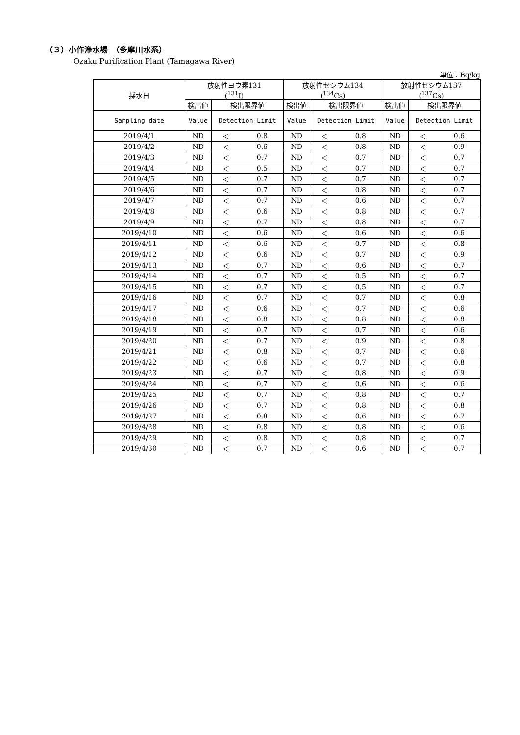（３）小作浄水場　（多摩川水系）
Ozaku Purification Plant (Tamagawa River)
単位：Bq/kg
| 採水日 | 放射性ヨウ素131 (<sup>131</sup>I) | | | 放射性セシウム134 (<sup>134</sup>Cs) | | | 放射性セシウム137 (<sup>137</sup>Cs) | | |
| --- | --- | --- | --- | --- | --- | --- | --- | --- | --- |
| | 検出値 | 検出限界値 | | 検出値 | 検出限界値 | | 検出値 | 検出限界値 | |
| Sampling date | Value | Detection Limit | | Value | Detection Limit | | Value | Detection Limit | |
| 2019/4/1 | ND | ＜ | 0.8 | ND | ＜ | 0.8 | ND | ＜ | 0.6 |
| 2019/4/2 | ND | ＜ | 0.6 | ND | ＜ | 0.8 | ND | ＜ | 0.9 |
| 2019/4/3 | ND | ＜ | 0.7 | ND | ＜ | 0.7 | ND | ＜ | 0.7 |
| 2019/4/4 | ND | ＜ | 0.5 | ND | ＜ | 0.7 | ND | ＜ | 0.7 |
| 2019/4/5 | ND | ＜ | 0.7 | ND | ＜ | 0.7 | ND | ＜ | 0.7 |
| 2019/4/6 | ND | ＜ | 0.7 | ND | ＜ | 0.8 | ND | ＜ | 0.7 |
| 2019/4/7 | ND | ＜ | 0.7 | ND | ＜ | 0.6 | ND | ＜ | 0.7 |
| 2019/4/8 | ND | ＜ | 0.6 | ND | ＜ | 0.8 | ND | ＜ | 0.7 |
| 2019/4/9 | ND | ＜ | 0.7 | ND | ＜ | 0.8 | ND | ＜ | 0.7 |
| 2019/4/10 | ND | ＜ | 0.6 | ND | ＜ | 0.6 | ND | ＜ | 0.6 |
| 2019/4/11 | ND | ＜ | 0.6 | ND | ＜ | 0.7 | ND | ＜ | 0.8 |
| 2019/4/12 | ND | ＜ | 0.6 | ND | ＜ | 0.7 | ND | ＜ | 0.9 |
| 2019/4/13 | ND | ＜ | 0.7 | ND | ＜ | 0.6 | ND | ＜ | 0.7 |
| 2019/4/14 | ND | ＜ | 0.7 | ND | ＜ | 0.5 | ND | ＜ | 0.7 |
| 2019/4/15 | ND | ＜ | 0.7 | ND | ＜ | 0.5 | ND | ＜ | 0.7 |
| 2019/4/16 | ND | ＜ | 0.7 | ND | ＜ | 0.7 | ND | ＜ | 0.8 |
| 2019/4/17 | ND | ＜ | 0.6 | ND | ＜ | 0.7 | ND | ＜ | 0.6 |
| 2019/4/18 | ND | ＜ | 0.8 | ND | ＜ | 0.8 | ND | ＜ | 0.8 |
| 2019/4/19 | ND | ＜ | 0.7 | ND | ＜ | 0.7 | ND | ＜ | 0.6 |
| 2019/4/20 | ND | ＜ | 0.7 | ND | ＜ | 0.9 | ND | ＜ | 0.8 |
| 2019/4/21 | ND | ＜ | 0.8 | ND | ＜ | 0.7 | ND | ＜ | 0.6 |
| 2019/4/22 | ND | ＜ | 0.6 | ND | ＜ | 0.7 | ND | ＜ | 0.8 |
| 2019/4/23 | ND | ＜ | 0.7 | ND | ＜ | 0.8 | ND | ＜ | 0.9 |
| 2019/4/24 | ND | ＜ | 0.7 | ND | ＜ | 0.6 | ND | ＜ | 0.6 |
| 2019/4/25 | ND | ＜ | 0.7 | ND | ＜ | 0.8 | ND | ＜ | 0.7 |
| 2019/4/26 | ND | ＜ | 0.7 | ND | ＜ | 0.8 | ND | ＜ | 0.8 |
| 2019/4/27 | ND | ＜ | 0.8 | ND | ＜ | 0.6 | ND | ＜ | 0.7 |
| 2019/4/28 | ND | ＜ | 0.8 | ND | ＜ | 0.8 | ND | ＜ | 0.6 |
| 2019/4/29 | ND | ＜ | 0.8 | ND | ＜ | 0.8 | ND | ＜ | 0.7 |
| 2019/4/30 | ND | ＜ | 0.7 | ND | ＜ | 0.6 | ND | ＜ | 0.7 |